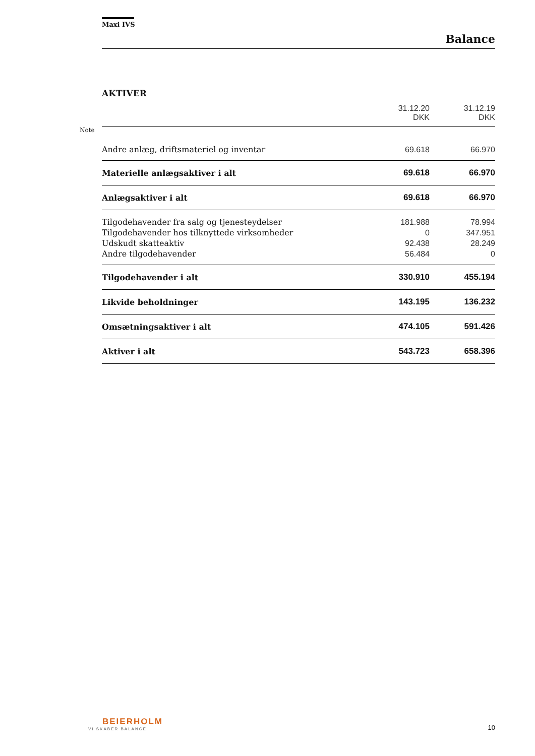Note
Maxi IVS
Balance
AKTIVER
| | 31.12.20 DKK | 31.12.19 DKK |
| Andre anlæg, driftsmateriel og inventar | 69.618 | 66.970 |
| Materielle anlægsaktiver i alt | 69.618 | 66.970 |
| Anlægsaktiver i alt | 69.618 | 66.970 |
| Tilgodehavender fra salg og tjenesteydelser | 181.988 | 78.994 |
| Tilgodehavender hos tilknyttede virksomheder | 0 | 347.951 |
| Udskudt skatteaktiv | 92.438 | 28.249 |
| Andre tilgodehavender | 56.484 | 0 |
| Tilgodehavender i alt | 330.910 | 455.194 |
| Likvide beholdninger | 143.195 | 136.232 |
| Omsætningsaktiver i alt | 474.105 | 591.426 |
| Aktiver i alt | 543.723 | 658.396 |
BEIERHOLM
VI SKABER BALANCE
10